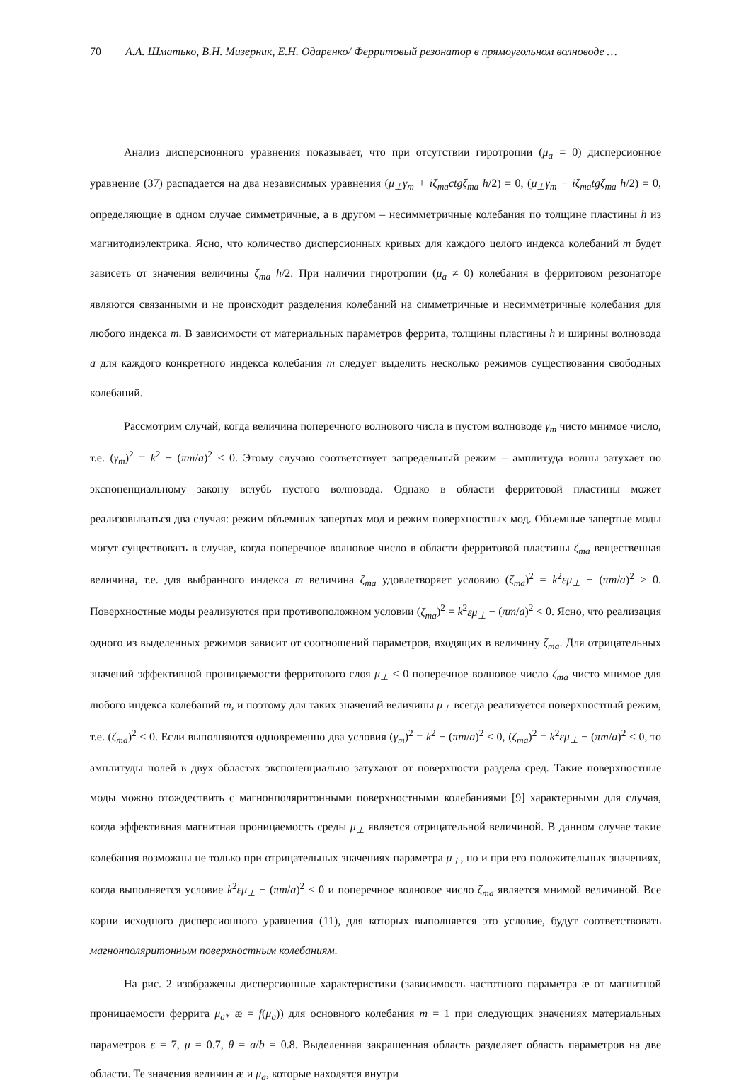70 А.А. Шматько, В.Н. Мизерник, Е.Н. Одаренко/ Ферритовый резонатор в прямоугольном волноводе …
Анализ дисперсионного уравнения показывает, что при отсутствии гиротропии (μ<sub>a</sub> = 0) дисперсионное уравнение (37) распадается на два независимых уравнения (μ<sub>⊥</sub>γ<sub>m</sub> + iζ<sub>ma</sub>ctgζ<sub>ma</sub> h/2) = 0, (μ<sub>⊥</sub>γ<sub>m</sub> − iζ<sub>ma</sub>tgζ<sub>ma</sub> h/2) = 0, определяющие в одном случае симметричные, а в другом – несимметричные колебания по толщине пластины h из магнитодиэлектрика. Ясно, что количество дисперсионных кривых для каждого целого индекса колебаний m будет зависеть от значения величины ζ<sub>ma</sub> h/2. При наличии гиротропии (μ<sub>a</sub> ≠ 0) колебания в ферритовом резонаторе являются связанными и не происходит разделения колебаний на симметричные и несимметричные колебания для любого индекса m. В зависимости от материальных параметров феррита, толщины пластины h и ширины волновода a для каждого конкретного индекса колебания m следует выделить несколько режимов существования свободных колебаний.
Рассмотрим случай, когда величина поперечного волнового числа в пустом волноводе γ<sub>m</sub> чисто мнимое число, т.е. (γ<sub>m</sub>)<sup>2</sup> = k<sup>2</sup> − (πm/a)<sup>2</sup> < 0. Этому случаю соответствует запредельный режим – амплитуда волны затухает по экспоненциальному закону вглубь пустого волновода. Однако в области ферритовой пластины может реализовываться два случая: режим объемных запертых мод и режим поверхностных мод. Объемные запертые моды могут существовать в случае, когда поперечное волновое число в области ферритовой пластины ζ<sub>ma</sub> вещественная величина, т.е. для выбранного индекса m величина ζ<sub>ma</sub> удовлетворяет условию (ζ<sub>ma</sub>)<sup>2</sup> = k<sup>2</sup>εμ<sub>⊥</sub> − (πm/a)<sup>2</sup> > 0. Поверхностные моды реализуются при противоположном условии (ζ<sub>ma</sub>)<sup>2</sup> = k<sup>2</sup>εμ<sub>⊥</sub> − (πm/a)<sup>2</sup> < 0. Ясно, что реализация одного из выделенных режимов зависит от соотношений параметров, входящих в величину ζ<sub>ma</sub>. Для отрицательных значений эффективной проницаемости ферритового слоя μ<sub>⊥</sub> < 0 поперечное волновое число ζ<sub>ma</sub> чисто мнимое для любого индекса колебаний m, и поэтому для таких значений величины μ<sub>⊥</sub> всегда реализуется поверхностный режим, т.е. (ζ<sub>ma</sub>)<sup>2</sup> < 0. Если выполняются одновременно два условия (γ<sub>m</sub>)<sup>2</sup> = k<sup>2</sup> − (πm/a)<sup>2</sup> < 0, (ζ<sub>ma</sub>)<sup>2</sup> = k<sup>2</sup>εμ<sub>⊥</sub> − (πm/a)<sup>2</sup> < 0, то амплитуды полей в двух областях экспоненциально затухают от поверхности раздела сред. Такие поверхностные моды можно отождествить с магнонполяритонными поверхностными колебаниями [9] характерными для случая, когда эффективная магнитная проницаемость среды μ<sub>⊥</sub> является отрицательной величиной. В данном случае такие колебания возможны не только при отрицательных значениях параметра μ<sub>⊥</sub>, но и при его положительных значениях, когда выполняется условие k<sup>2</sup>εμ<sub>⊥</sub> − (πm/a)<sup>2</sup> < 0 и поперечное волновое число ζ<sub>ma</sub> является мнимой величиной. Все корни исходного дисперсионного уравнения (11), для которых выполняется это условие, будут соответствовать магнонполяритонным поверхностным колебаниям.
На рис. 2 изображены дисперсионные характеристики (зависимость частотного параметра æ от магнитной проницаемости феррита μ<sub>a*</sub> æ = f(μ<sub>a</sub>)) для основного колебания m = 1 при следующих значениях материальных параметров ε = 7, μ = 0.7, θ = a/b = 0.8. Выделенная закрашенная область разделяет область параметров на две области. Те значения величин æ и μ<sub>a</sub>, которые находятся внутри